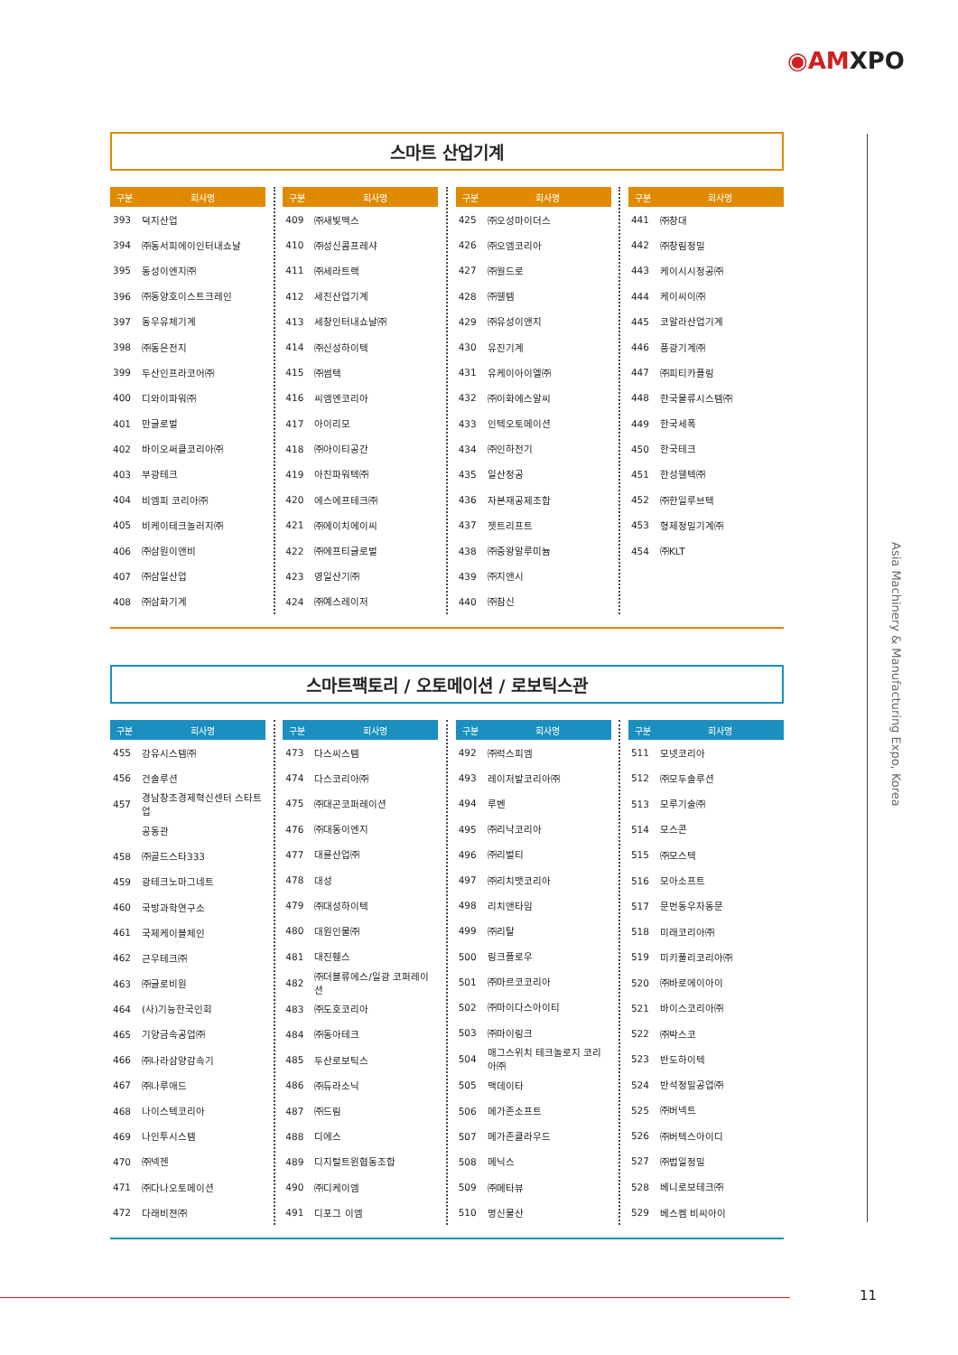◉AMXPO
Asia Machinery & Manufacturing Expo, Korea
스마트 산업기계
| 구분 | 회사명 |
| --- | --- |
| 393 | 덕지산업 |
| 394 | ㈜동서피에이인터내쇼날 |
| 395 | 동성이엔지㈜ |
| 396 | ㈜동양호이스트크레인 |
| 397 | 동우유체기계 |
| 398 | ㈜동은전지 |
| 399 | 두산인프라코어㈜ |
| 400 | 디와이파워㈜ |
| 401 | 만글로벌 |
| 402 | 바이오써클코리아㈜ |
| 403 | 부광테크 |
| 404 | 비엠피 코리아㈜ |
| 405 | 비케이테크놀러지㈜ |
| 406 | ㈜삼원이앤비 |
| 407 | ㈜삼일산업 |
| 408 | ㈜삼화기계 |
| 구분 | 회사명 |
| --- | --- |
| 409 | ㈜새빛맥스 |
| 410 | ㈜성신콤프레샤 |
| 411 | ㈜세라트랙 |
| 412 | 세진산업기계 |
| 413 | 세창인터내쇼날㈜ |
| 414 | ㈜신성하이텍 |
| 415 | ㈜썸텍 |
| 416 | 씨엠엔코리아 |
| 417 | 아이리모 |
| 418 | ㈜아이티공간 |
| 419 | 아진파워텍㈜ |
| 420 | 에스에프테크㈜ |
| 421 | ㈜에이치에이씨 |
| 422 | ㈜에프티글로벌 |
| 423 | 영일산기㈜ |
| 424 | ㈜예스레이저 |
| 구분 | 회사명 |
| --- | --- |
| 425 | ㈜오성마이더스 |
| 426 | ㈜오엠코리아 |
| 427 | ㈜월드로 |
| 428 | ㈜웰템 |
| 429 | ㈜유성이앤지 |
| 430 | 유진기계 |
| 431 | 유케이아이엘㈜ |
| 432 | ㈜이화에스알씨 |
| 433 | 인텍오토메이션 |
| 434 | ㈜인하전기 |
| 435 | 일산정공 |
| 436 | 자본재공제조합 |
| 437 | 젯트리프트 |
| 438 | ㈜중왕알루미늄 |
| 439 | ㈜지앤시 |
| 440 | ㈜참신 |
| 구분 | 회사명 |
| --- | --- |
| 441 | ㈜창대 |
| 442 | ㈜창림정밀 |
| 443 | 케이시시정공㈜ |
| 444 | 케이씨이㈜ |
| 445 | 코알라산업기계 |
| 446 | 풍광기계㈜ |
| 447 | ㈜피티카플링 |
| 448 | 한국물류시스템㈜ |
| 449 | 한국세폭 |
| 450 | 한국테크 |
| 451 | 한성웰텍㈜ |
| 452 | ㈜한일루브텍 |
| 453 | 형제정밀기계㈜ |
| 454 | ㈜KLT |
스마트팩토리 / 오토메이션 / 로보틱스관
| 구분 | 회사명 |
| --- | --- |
| 455 | 강유시스템㈜ |
| 456 | 건솔루션 |
| 457 | 경남창조경제혁신센터 스타트업 |
| | 공동관 |
| 458 | ㈜골드스타333 |
| 459 | 광테크노마그네트 |
| 460 | 국방과학연구소 |
| 461 | 국제케이블체인 |
| 462 | 근우테크㈜ |
| 463 | ㈜글로비원 |
| 464 | (사)기능한국인회 |
| 465 | 기양금속공업㈜ |
| 466 | ㈜나라삼양감속기 |
| 467 | ㈜나루애드 |
| 468 | 나이스텍코리아 |
| 469 | 나인투시스템 |
| 470 | ㈜넥젠 |
| 471 | ㈜다나오토메이션 |
| 472 | 다래비젼㈜ |
| 구분 | 회사명 |
| --- | --- |
| 473 | 다스씨스템 |
| 474 | 다스코리아㈜ |
| 475 | ㈜대곤코퍼레이션 |
| 476 | ㈜대동이엔지 |
| 477 | 대륜산업㈜ |
| 478 | 대성 |
| 479 | ㈜대성하이텍 |
| 480 | 대원인물㈜ |
| 481 | 대진휀스 |
| 482 | ㈜더블류에스/일광 코퍼레이션 |
| 483 | ㈜도호코리아 |
| 484 | ㈜동아테크 |
| 485 | 두산로보틱스 |
| 486 | ㈜듀라소닉 |
| 487 | ㈜드림 |
| 488 | 디에스 |
| 489 | 디지털트윈협동조합 |
| 490 | ㈜디케이엠 |
| 491 | 디포그 이엠 |
| 구분 | 회사명 |
| --- | --- |
| 492 | ㈜럭스피엠 |
| 493 | 레이저발코리아㈜ |
| 494 | 루벤 |
| 495 | ㈜리낙코리아 |
| 496 | ㈜리벌티 |
| 497 | ㈜리치맷코리아 |
| 498 | 리치앤타임 |
| 499 | ㈜리탈 |
| 500 | 링크플로우 |
| 501 | ㈜마르코코리아 |
| 502 | ㈜마이다스아이티 |
| 503 | ㈜마이링크 |
| 504 | 매그스위치 테크놀로지 코리아㈜ |
| 505 | 맥데이타 |
| 506 | 메가존소프트 |
| 507 | 메가존클라우드 |
| 508 | 메닉스 |
| 509 | ㈜메타뷰 |
| 510 | 명신물산 |
| 구분 | 회사명 |
| --- | --- |
| 511 | 모넷코리아 |
| 512 | ㈜모두솔루션 |
| 513 | 모루기술㈜ |
| 514 | 모스콘 |
| 515 | ㈜모스텍 |
| 516 | 모아소프트 |
| 517 | 문번동우자동문 |
| 518 | 미래코리아㈜ |
| 519 | 미키풀리코리아㈜ |
| 520 | ㈜바로에이아이 |
| 521 | 바이스코리아㈜ |
| 522 | ㈜박스코 |
| 523 | 반도하이텍 |
| 524 | 반석정밀공업㈜ |
| 525 | ㈜버넥트 |
| 526 | ㈜버텍스아이디 |
| 527 | ㈜법일정밀 |
| 528 | 베니로보테크㈜ |
| 529 | 베스켐 비씨아이 |
11